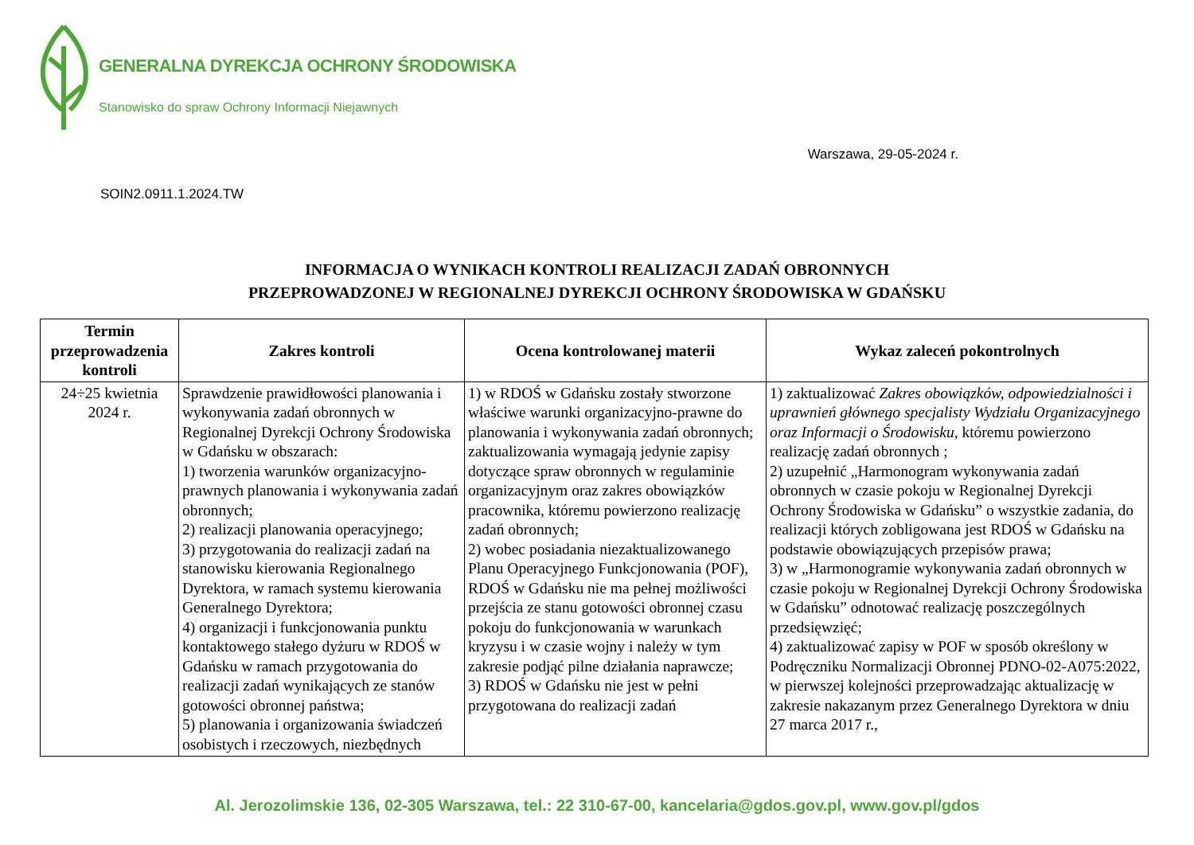GENERALNA DYREKCJA OCHRONY ŚRODOWISKA
Stanowisko do spraw Ochrony Informacji Niejawnych
Warszawa, 29-05-2024 r.
SOIN2.0911.1.2024.TW
INFORMACJA O WYNIKACH KONTROLI REALIZACJI ZADAŃ OBRONNYCH
PRZEPROWADZONEJ W REGIONALNEJ DYREKCJI OCHRONY ŚRODOWISKA W GDAŃSKU
| Termin przeprowadzenia kontroli | Zakres kontroli | Ocena kontrolowanej materii | Wykaz zaleceń pokontrolnych |
| --- | --- | --- | --- |
| 24÷25 kwietnia 2024 r. | Sprawdzenie prawidłowości planowania i wykonywania zadań obronnych w Regionalnej Dyrekcji Ochrony Środowiska w Gdańsku w obszarach: 1) tworzenia warunków organizacyjno-prawnych planowania i wykonywania zadań obronnych; 2) realizacji planowania operacyjnego; 3) przygotowania do realizacji zadań na stanowisku kierowania Regionalnego Dyrektora, w ramach systemu kierowania Generalnego Dyrektora; 4) organizacji i funkcjonowania punktu kontaktowego stałego dyżuru w RDOŚ w Gdańsku w ramach przygotowania do realizacji zadań wynikających ze stanów gotowości obronnej państwa; 5) planowania i organizowania świadczeń osobistych i rzeczowych, niezbędnych | 1) w RDOŚ w Gdańsku zostały stworzone właściwe warunki organizacyjno-prawne do planowania i wykonywania zadań obronnych; zaktualizowania wymagają jedynie zapisy dotyczące spraw obronnych w regulaminie organizacyjnym oraz zakres obowiązków pracownika, któremu powierzono realizację zadań obronnych; 2) wobec posiadania niezaktualizowanego Planu Operacyjnego Funkcjonowania (POF), RDOŚ w Gdańsku nie ma pełnej możliwości przejścia ze stanu gotowości obronnej czasu pokoju do funkcjonowania w warunkach kryzysu i w czasie wojny i należy w tym zakresie podjąć pilne działania naprawcze; 3) RDOŚ w Gdańsku nie jest w pełni przygotowana do realizacji zadań | 1) zaktualizować Zakres obowiązków, odpowiedzialności i uprawnień głównego specjalisty Wydziału Organizacyjnego oraz Informacji o Środowisku , któremu powierzono realizację zadań obronnych ; 2) uzupełnić „Harmonogram wykonywania zadań obronnych w czasie pokoju w Regionalnej Dyrekcji Ochrony Środowiska w Gdańsku” o wszystkie zadania, do realizacji których zobligowana jest RDOŚ w Gdańsku na podstawie obowiązujących przepisów prawa; 3) w „Harmonogramie wykonywania zadań obronnych w czasie pokoju w Regionalnej Dyrekcji Ochrony Środowiska w Gdańsku” odnotować realizację poszczególnych przedsięwzięć; 4) zaktualizować zapisy w POF w sposób określony w Podręczniku Normalizacji Obronnej PDNO-02-A075:2022, w pierwszej kolejności przeprowadzając aktualizację w zakresie nakazanym przez Generalnego Dyrektora w dniu 27 marca 2017 r., |
Al. Jerozolimskie 136, 02-305 Warszawa, tel.: 22 310-67-00, kancelaria@gdos.gov.pl, www.gov.pl/gdos